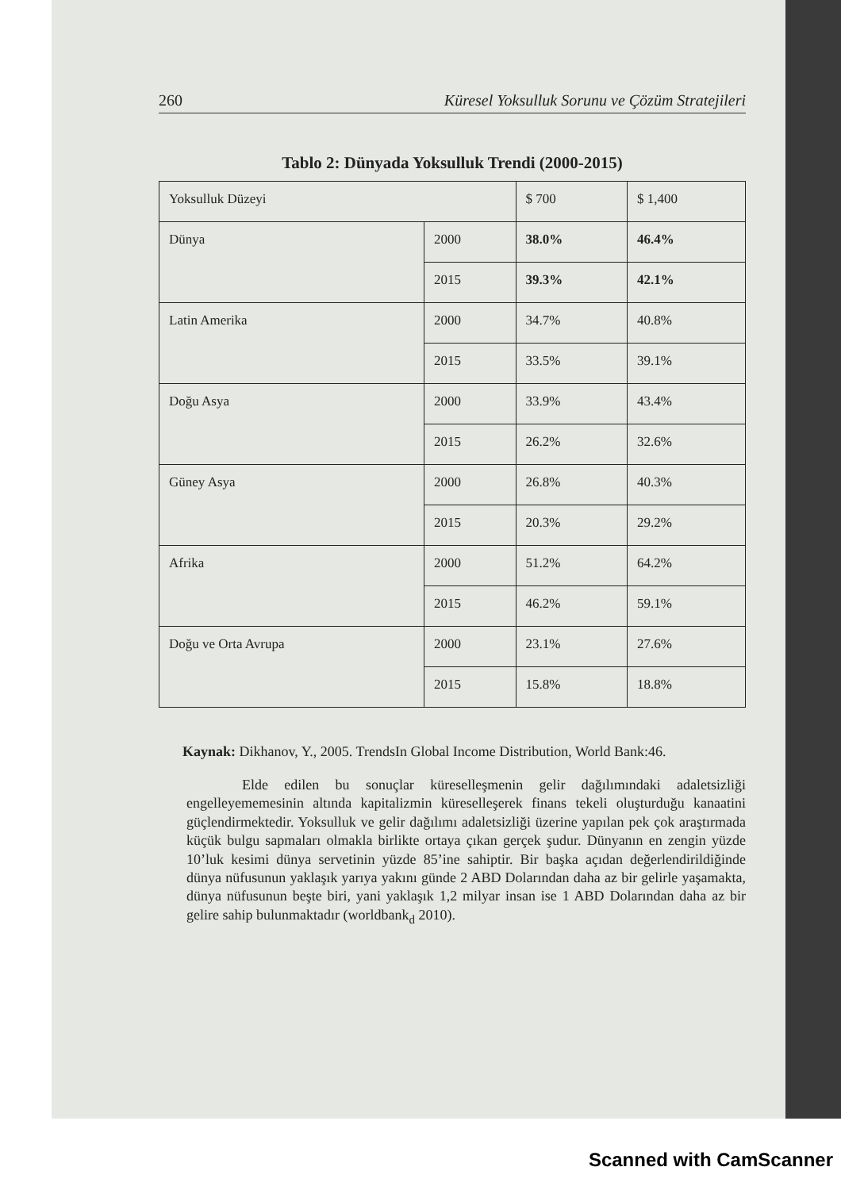260 Küresel Yoksulluk Sorunu ve Çözüm Stratejileri
Tablo 2: Dünyada Yoksulluk Trendi (2000-2015)
| Yoksulluk Düzeyi | | $ 700 | $ 1,400 |
| Dünya | 2000 | 38.0% | 46.4% |
| | 2015 | 39.3% | 42.1% |
| Latin Amerika | 2000 | 34.7% | 40.8% |
| | 2015 | 33.5% | 39.1% |
| Doğu Asya | 2000 | 33.9% | 43.4% |
| | 2015 | 26.2% | 32.6% |
| Güney Asya | 2000 | 26.8% | 40.3% |
| | 2015 | 20.3% | 29.2% |
| Afrika | 2000 | 51.2% | 64.2% |
| | 2015 | 46.2% | 59.1% |
| Doğu ve Orta Avrupa | 2000 | 23.1% | 27.6% |
| | 2015 | 15.8% | 18.8% |
Kaynak: Dikhanov, Y., 2005. TrendsIn Global Income Distribution, World Bank:46.
Elde edilen bu sonuçlar küreselleşmenin gelir dağılımındaki adaletsizliği engelleyememesinin altında kapitalizmin küreselleşerek finans tekeli oluşturduğu kanaatini güçlendirmektedir. Yoksulluk ve gelir dağılımı adaletsizliği üzerine yapılan pek çok araştırmada küçük bulgu sapmaları olmakla birlikte ortaya çıkan gerçek şudur. Dünyanın en zengin yüzde 10’luk kesimi dünya servetinin yüzde 85’ine sahiptir. Bir başka açıdan değerlendirildiğinde dünya nüfusunun yaklaşık yarıya yakını günde 2 ABD Dolarından daha az bir gelirle yaşamakta, dünya nüfusunun beşte biri, yani yaklaşık 1,2 milyar insan ise 1 ABD Dolarından daha az bir gelire sahip bulunmaktadır (worldbank<sub>d</sub> 2010).
Scanned with CamScanner